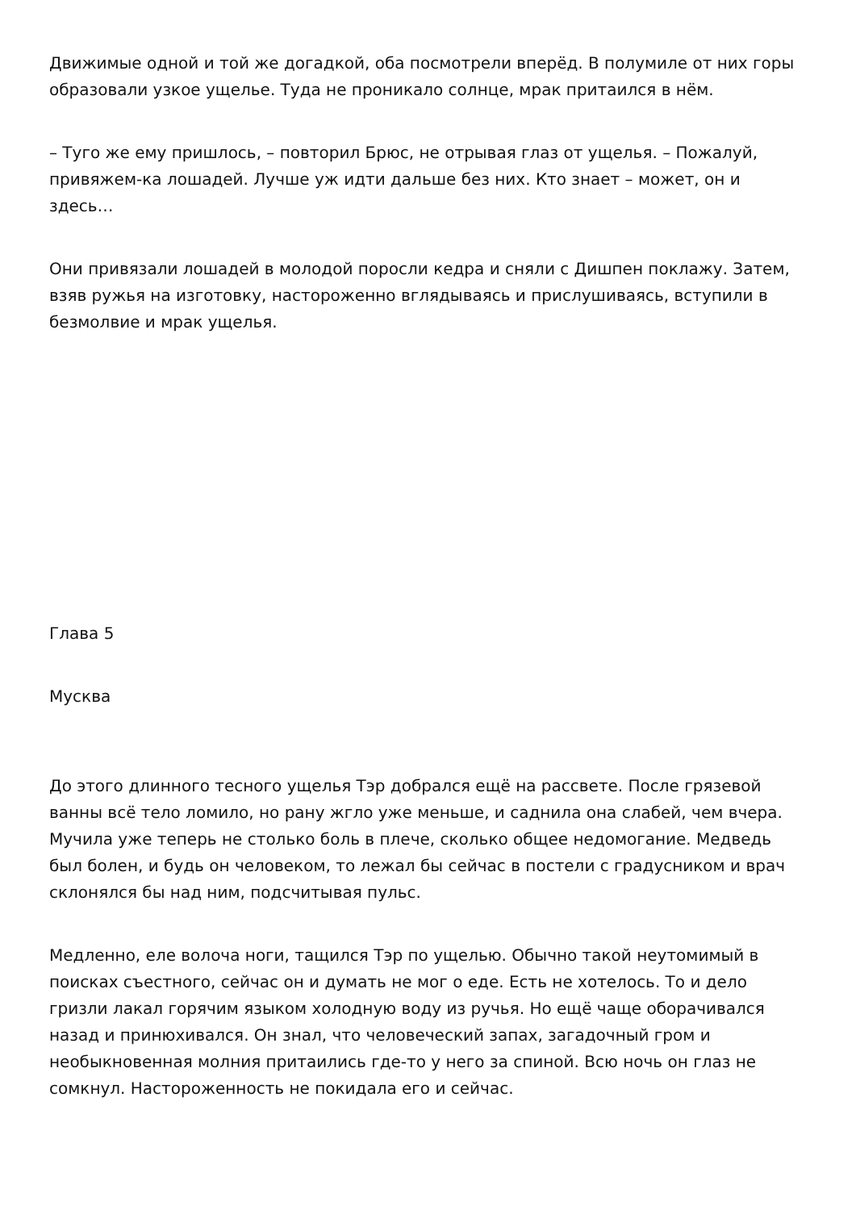Движимые одной и той же догадкой, оба посмотрели вперёд. В полумиле от них горы образовали узкое ущелье. Туда не проникало солнце, мрак притаился в нём.
– Туго же ему пришлось, – повторил Брюс, не отрывая глаз от ущелья. – Пожалуй, привяжем-ка лошадей. Лучше уж идти дальше без них. Кто знает – может, он и здесь…
Они привязали лошадей в молодой поросли кедра и сняли с Дишпен поклажу. Затем, взяв ружья на изготовку, настороженно вглядываясь и прислушиваясь, вступили в безмолвие и мрак ущелья.
Глава 5
Мусква
До этого длинного тесного ущелья Тэр добрался ещё на рассвете. После грязевой ванны всё тело ломило, но рану жгло уже меньше, и саднила она слабей, чем вчера. Мучила уже теперь не столько боль в плече, сколько общее недомогание. Медведь был болен, и будь он человеком, то лежал бы сейчас в постели с градусником и врач склонялся бы над ним, подсчитывая пульс.
Медленно, еле волоча ноги, тащился Тэр по ущелью. Обычно такой неутомимый в поисках съестного, сейчас он и думать не мог о еде. Есть не хотелось. То и дело гризли лакал горячим языком холодную воду из ручья. Но ещё чаще оборачивался назад и принюхивался. Он знал, что человеческий запах, загадочный гром и необыкновенная молния притаились где-то у него за спиной. Всю ночь он глаз не сомкнул. Настороженность не покидала его и сейчас.